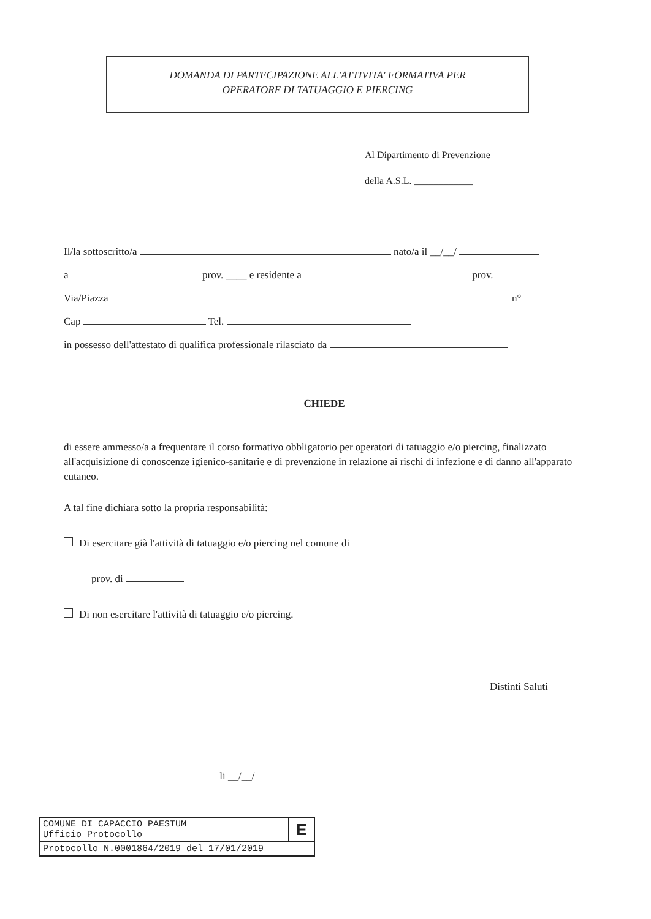DOMANDA DI PARTECIPAZIONE ALL'ATTIVITA' FORMATIVA PER
OPERATORE DI TATUAGGIO E PIERCING
Al Dipartimento di Prevenzione
della A.S.L. ____________
Il/la sottoscritto/a nato/a il __/__/
a prov. ____ e residente a prov.
Via/Piazza n°
Cap Tel.
in possesso dell'attestato di qualifica professionale rilasciato da
CHIEDE
di essere ammesso/a a frequentare il corso formativo obbligatorio per operatori di tatuaggio e/o piercing, finalizzato all'acquisizione di conoscenze igienico-sanitarie e di prevenzione in relazione ai rischi di infezione e di danno all'apparato cutaneo.
A tal fine dichiara sotto la propria responsabilità:
Di esercitare già l'attività di tatuaggio e/o piercing nel comune di
prov. di
Di non esercitare l'attività di tatuaggio e/o piercing.
Distinti Saluti
li __/__/
COMUNE DI CAPACCIO PAESTUM
Ufficio Protocollo
E
Protocollo N.0001864/2019 del 17/01/2019